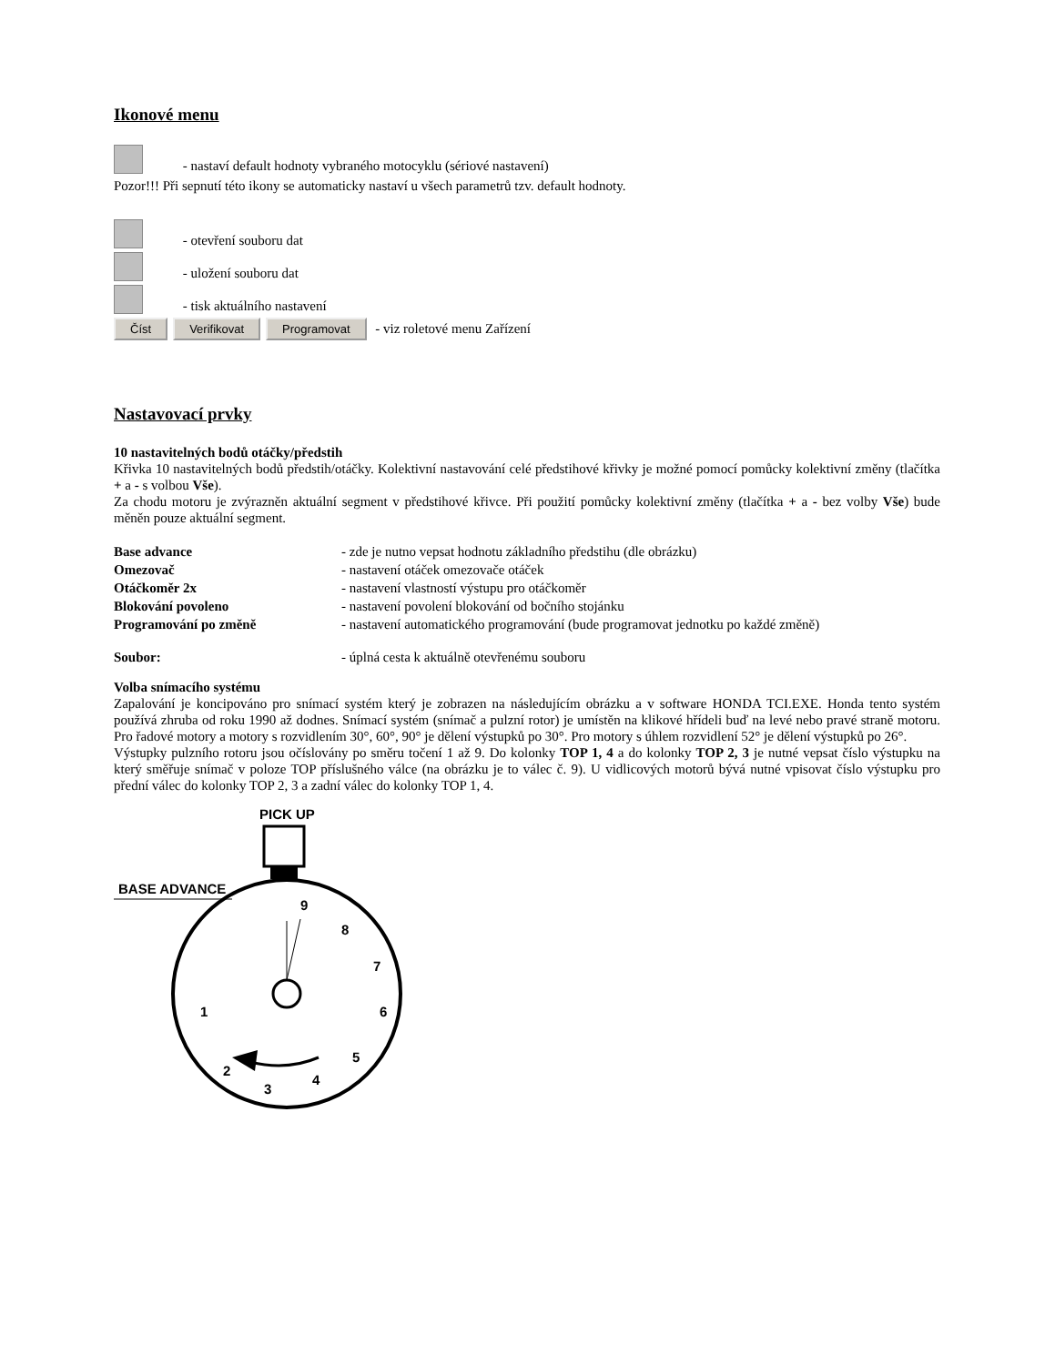Ikonové menu
- nastaví default hodnoty vybraného motocyklu (sériové nastavení)
Pozor!!! Při sepnutí této ikony se automaticky nastaví u všech parametrů tzv. default hodnoty.
- otevření souboru dat
- uložení souboru dat
- tisk aktuálního nastavení
Číst Verifikovat Programovat - viz roletové menu Zařízení
Nastavovací prvky
10 nastavitelných bodů otáčky/předstih
Křivka 10 nastavitelných bodů předstih/otáčky. Kolektivní nastavování celé předstihové křivky je možné pomocí pomůcky kolektivní změny (tlačítka + a - s volbou Vše).
Za chodu motoru je zvýrazněn aktuální segment v předstihové křivce. Při použití pomůcky kolektivní změny (tlačítka + a - bez volby Vše) bude měněn pouze aktuální segment.
Base advance - zde je nutno vepsat hodnotu základního předstihu (dle obrázku)
Omezovač - nastavení otáček omezovače otáček
Otáčkoměr 2x - nastavení vlastností výstupu pro otáčkoměr
Blokování povoleno - nastavení povolení blokování od bočního stojánku
Programování po změně - nastavení automatického programování (bude programovat jednotku po každé změně)
Soubor: - úplná cesta k aktuálně otevřenému souboru
Volba snímacího systému
Zapalování je koncipováno pro snímací systém který je zobrazen na následujícím obrázku a v software HONDA TCI.EXE. Honda tento systém používá zhruba od roku 1990 až dodnes. Snímací systém (snímač a pulzní rotor) je umístěn na klikové hřídeli buď na levé nebo pravé straně motoru. Pro řadové motory a motory s rozvidlením 30°, 60°, 90° je dělení výstupků po 30°. Pro motory s úhlem rozvidlení 52° je dělení výstupků po 26°.
Výstupky pulzního rotoru jsou očíslovány po směru točení 1 až 9. Do kolonky TOP 1, 4 a do kolonky TOP 2, 3 je nutné vepsat číslo výstupku na který směřuje snímač v poloze TOP příslušného válce (na obrázku je to válec č. 9). U vidlicových motorů bývá nutné vpisovat číslo výstupku pro přední válec do kolonky TOP 2, 3 a zadní válec do kolonky TOP 1, 4.
PICK UP
BASE ADVANCE
9
8
7
6
5
4
3
2
1